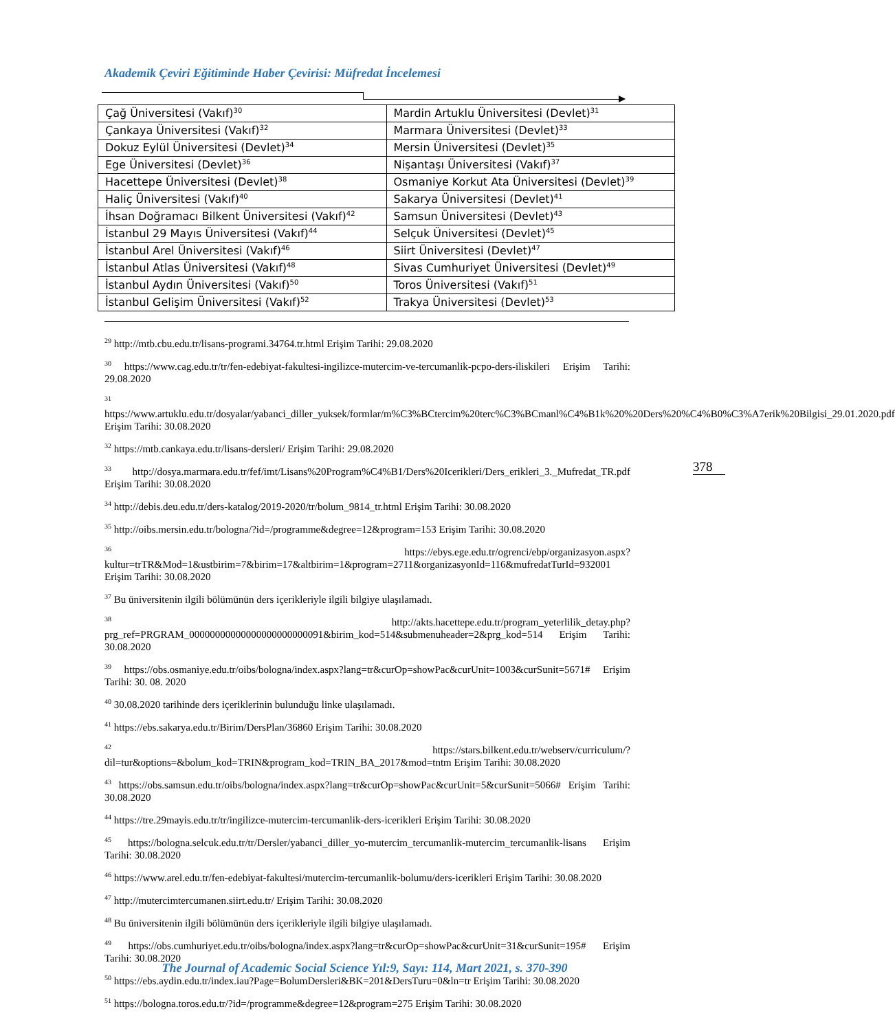Akademik Çeviri Eğitiminde Haber Çevirisi: Müfredat İncelemesi
| Çağ Üniversitesi (Vakıf)<sup>30</sup> | Mardin Artuklu Üniversitesi (Devlet)<sup>31</sup> |
| Çankaya Üniversitesi (Vakıf)<sup>32</sup> | Marmara Üniversitesi (Devlet)<sup>33</sup> |
| Dokuz Eylül Üniversitesi (Devlet)<sup>34</sup> | Mersin Üniversitesi (Devlet)<sup>35</sup> |
| Ege Üniversitesi (Devlet)<sup>36</sup> | Nişantaşı Üniversitesi (Vakıf)<sup>37</sup> |
| Hacettepe Üniversitesi (Devlet)<sup>38</sup> | Osmaniye Korkut Ata Üniversitesi (Devlet)<sup>39</sup> |
| Haliç Üniversitesi (Vakıf)<sup>40</sup> | Sakarya Üniversitesi (Devlet)<sup>41</sup> |
| İhsan Doğramacı Bilkent Üniversitesi (Vakıf)<sup>42</sup> | Samsun Üniversitesi (Devlet)<sup>43</sup> |
| İstanbul 29 Mayıs Üniversitesi (Vakıf)<sup>44</sup> | Selçuk Üniversitesi (Devlet)<sup>45</sup> |
| İstanbul Arel Üniversitesi (Vakıf)<sup>46</sup> | Siirt Üniversitesi (Devlet)<sup>47</sup> |
| İstanbul Atlas Üniversitesi (Vakıf)<sup>48</sup> | Sivas Cumhuriyet Üniversitesi (Devlet)<sup>49</sup> |
| İstanbul Aydın Üniversitesi (Vakıf)<sup>50</sup> | Toros Üniversitesi (Vakıf)<sup>51</sup> |
| İstanbul Gelişim Üniversitesi (Vakıf)<sup>52</sup> | Trakya Üniversitesi (Devlet)<sup>53</sup> |
<sup>29</sup> http://mtb.cbu.edu.tr/lisans-programi.34764.tr.html Erişim Tarihi: 29.08.2020
<sup>30</sup> https://www.cag.edu.tr/tr/fen-edebiyat-fakultesi-ingilizce-mutercim-ve-tercumanlik-pcpo-ders-iliskileri Erişim Tarihi: 29.08.2020
<sup>31</sup> https://www.artuklu.edu.tr/dosyalar/yabanci_diller_yuksek/formlar/m%C3%BCtercim%20terc%C3%BCmanl%C4%B1k%20%20Ders%20%C4%B0%C3%A7erik%20Bilgisi_29.01.2020.pdf Erişim Tarihi: 30.08.2020
<sup>32</sup> https://mtb.cankaya.edu.tr/lisans-dersleri/ Erişim Tarihi: 29.08.2020
<sup>33</sup> http://dosya.marmara.edu.tr/fef/imt/Lisans%20Program%C4%B1/Ders%20Icerikleri/Ders_erikleri_3._Mufredat_TR.pdf Erişim Tarihi: 30.08.2020
<sup>34</sup> http://debis.deu.edu.tr/ders-katalog/2019-2020/tr/bolum_9814_tr.html Erişim Tarihi: 30.08.2020
<sup>35</sup> http://oibs.mersin.edu.tr/bologna/?id=/programme&degree=12&program=153 Erişim Tarihi: 30.08.2020
<sup>36</sup> https://ebys.ege.edu.tr/ogrenci/ebp/organizasyon.aspx?kultur=trTR&Mod=1&ustbirim=7&birim=17&altbirim=1&program=2711&organizasyonId=116&mufredatTurId=932001 Erişim Tarihi: 30.08.2020
<sup>37</sup> Bu üniversitenin ilgili bölümünün ders içerikleriyle ilgili bilgiye ulaşılamadı.
<sup>38</sup> http://akts.hacettepe.edu.tr/program_yeterlilik_detay.php?prg_ref=PRGRAM_00000000000000000000000091&birim_kod=514&submenuheader=2&prg_kod=514 Erişim Tarihi: 30.08.2020
<sup>39</sup> https://obs.osmaniye.edu.tr/oibs/bologna/index.aspx?lang=tr&curOp=showPac&curUnit=1003&curSunit=5671# Erişim Tarihi: 30. 08. 2020
<sup>40</sup> 30.08.2020 tarihinde ders içeriklerinin bulunduğu linke ulaşılamadı.
<sup>41</sup> https://ebs.sakarya.edu.tr/Birim/DersPlan/36860 Erişim Tarihi: 30.08.2020
<sup>42</sup> https://stars.bilkent.edu.tr/webserv/curriculum/?dil=tur&options=&bolum_kod=TRIN&program_kod=TRIN_BA_2017&mod=tntm Erişim Tarihi: 30.08.2020
<sup>43</sup> https://obs.samsun.edu.tr/oibs/bologna/index.aspx?lang=tr&curOp=showPac&curUnit=5&curSunit=5066# Erişim Tarihi: 30.08.2020
<sup>44</sup> https://tre.29mayis.edu.tr/tr/ingilizce-mutercim-tercumanlik-ders-icerikleri Erişim Tarihi: 30.08.2020
<sup>45</sup> https://bologna.selcuk.edu.tr/tr/Dersler/yabanci_diller_yo-mutercim_tercumanlik-mutercim_tercumanlik-lisans Erişim Tarihi: 30.08.2020
<sup>46</sup> https://www.arel.edu.tr/fen-edebiyat-fakultesi/mutercim-tercumanlik-bolumu/ders-icerikleri Erişim Tarihi: 30.08.2020
<sup>47</sup> http://mutercimtercumanen.siirt.edu.tr/ Erişim Tarihi: 30.08.2020
<sup>48</sup> Bu üniversitenin ilgili bölümünün ders içerikleriyle ilgili bilgiye ulaşılamadı.
<sup>49</sup> https://obs.cumhuriyet.edu.tr/oibs/bologna/index.aspx?lang=tr&curOp=showPac&curUnit=31&curSunit=195# Erişim Tarihi: 30.08.2020
<sup>50</sup> https://ebs.aydin.edu.tr/index.iau?Page=BolumDersleri&BK=201&DersTuru=0&ln=tr Erişim Tarihi: 30.08.2020
<sup>51</sup> https://bologna.toros.edu.tr/?id=/programme&degree=12&program=275 Erişim Tarihi: 30.08.2020
378
The Journal of Academic Social Science Yıl:9, Sayı: 114, Mart 2021, s. 370-390